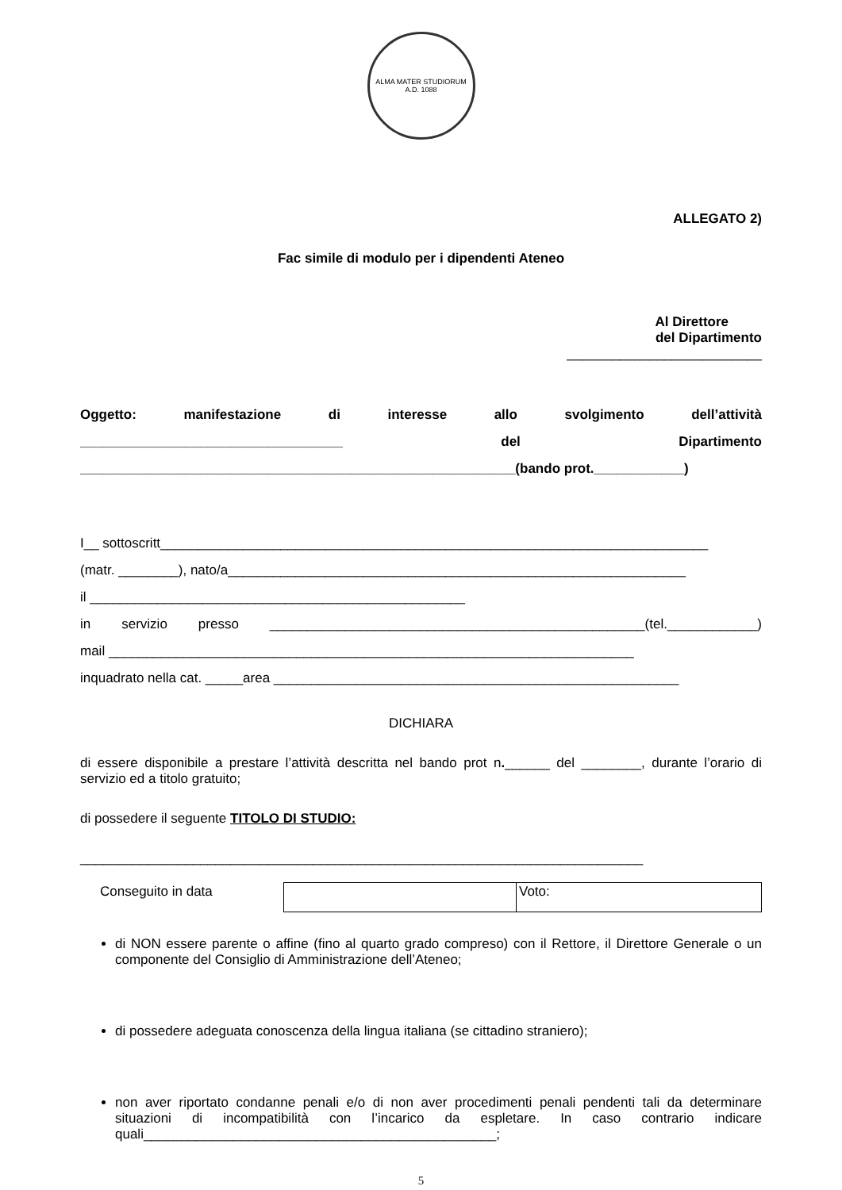ALMA MATER STUDIORUM
A.D. 1088
ALLEGATO 2)
Fac simile di modulo per i dipendenti Ateneo
Al Direttore
del Dipartimento
__________________________
Oggetto: manifestazione di interesse allo svolgimento dell’attività
___________________________________ del Dipartimento
__________________________________________________________(bando prot.____________)
I__ sottoscritt_________________________________________________________________________
(matr. ________), nato/a_____________________________________________________________
il __________________________________________________
in servizio presso __________________________________________________(tel.____________)
mail ______________________________________________________________________
inquadrato nella cat. _____area ______________________________________________________
DICHIARA
di essere disponibile a prestare l’attività descritta nel bando prot n.______ del ________, durante l’orario di servizio ed a titolo gratuito;
di possedere il seguente TITOLO DI STUDIO:
___________________________________________________________________________
| Conseguito in data | | Voto: |
di NON essere parente o affine (fino al quarto grado compreso) con il Rettore, il Direttore Generale o un componente del Consiglio di Amministrazione dell’Ateneo;
di possedere adeguata conoscenza della lingua italiana (se cittadino straniero);
non aver riportato condanne penali e/o di non aver procedimenti penali pendenti tali da determinare situazioni di incompatibilità con l’incarico da espletare. In caso contrario indicare quali_______________________________________________;
5